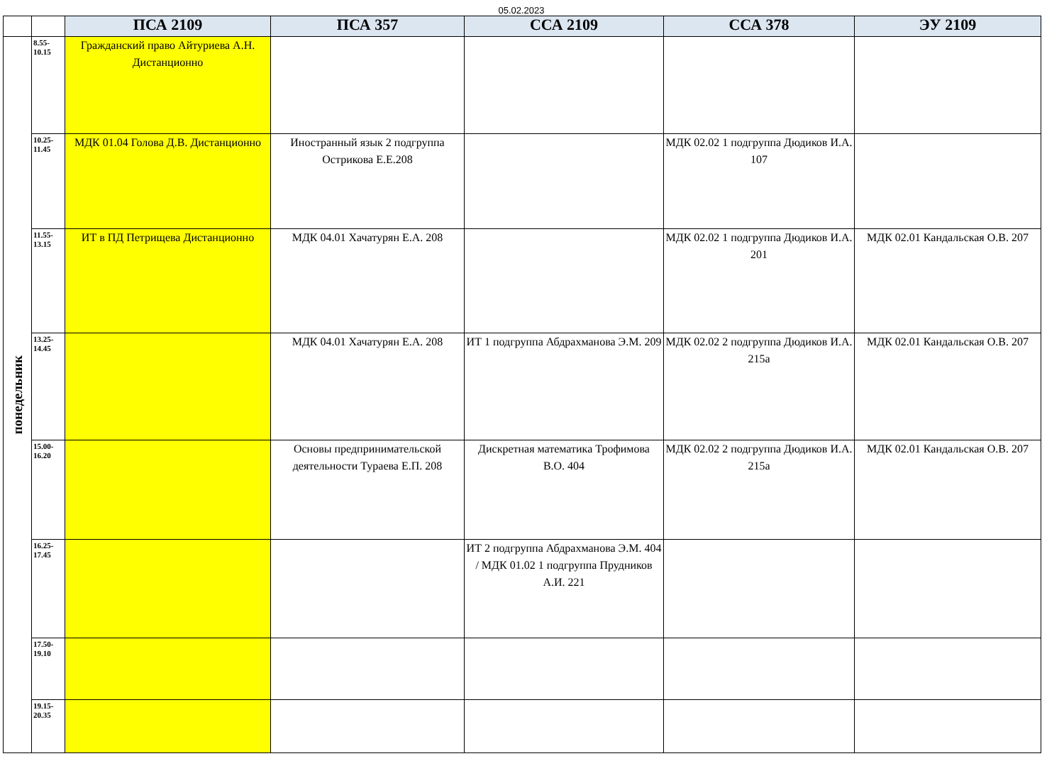05.02.2023
| | | ПСА 2109 | ПСА 357 | ССА 2109 | ССА 378 | ЭУ 2109 |
| --- | --- | --- | --- | --- | --- | --- |
| понедельник | 8.55- 10.15 | Гражданский право Айтуриева А.Н. Дистанционно | | | | |
| | 10.25- 11.45 | МДК 01.04 Голова Д.В. Дистанционно | Иностранный язык 2 подгруппа Острикова Е.Е.208 | | МДК 02.02 1 подгруппа Дюдиков И.А. 107 | |
| | 11.55- 13.15 | ИТ в ПД Петрищева Дистанционно | МДК 04.01 Хачатурян Е.А. 208 | | МДК 02.02 1 подгруппа Дюдиков И.А. 201 | МДК 02.01 Кандальская О.В. 207 |
| | 13.25- 14.45 | | МДК 04.01 Хачатурян Е.А. 208 | ИТ 1 подгруппа Абдрахманова Э.М. 209 | МДК 02.02 2 подгруппа Дюдиков И.А. 215а | МДК 02.01 Кандальская О.В. 207 |
| | 15.00- 16.20 | | Основы предпринимательской деятельности Тураева Е.П. 208 | Дискретная математика Трофимова В.О. 404 | МДК 02.02 2 подгруппа Дюдиков И.А. 215а | МДК 02.01 Кандальская О.В. 207 |
| | 16.25- 17.45 | | | ИТ 2 подгруппа Абдрахманова Э.М. 404 / МДК 01.02 1 подгруппа Прудников А.И. 221 | | |
| | 17.50- 19.10 | | | | | |
| | 19.15- 20.35 | | | | | |